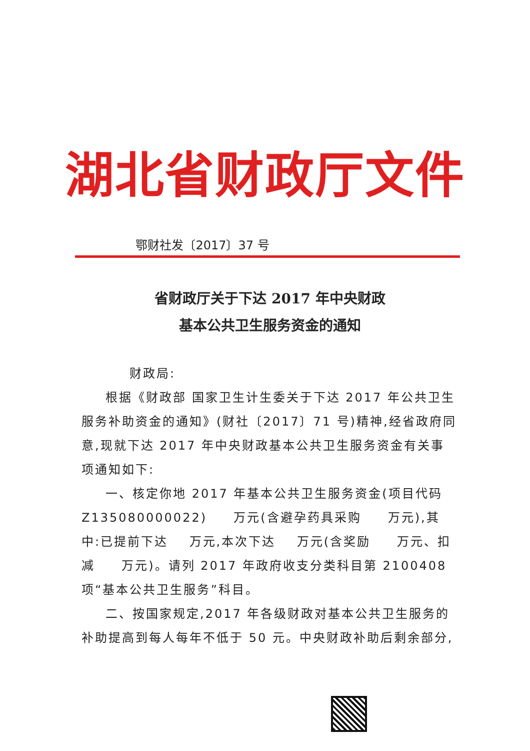湖北省财政厅文件
鄂财社发〔2017〕37 号
省财政厅关于下达 2017 年中央财政
基本公共卫生服务资金的通知
财政局:
根据《财政部 国家卫生计生委关于下达 2017 年公共卫生服务补助资金的通知》(财社〔2017〕71 号)精神,经省政府同意,现就下达 2017 年中央财政基本公共卫生服务资金有关事项通知如下:
一、核定你地 2017 年基本公共卫生服务资金(项目代码 Z135080000022) 万元(含避孕药具采购 万元),其中:已提前下达 万元,本次下达 万元(含奖励 万元、扣减 万元)。请列 2017 年政府收支分类科目第 2100408 项“基本公共卫生服务”科目。
二、按国家规定,2017 年各级财政对基本公共卫生服务的补助提高到每人每年不低于 50 元。中央财政补助后剩余部分,